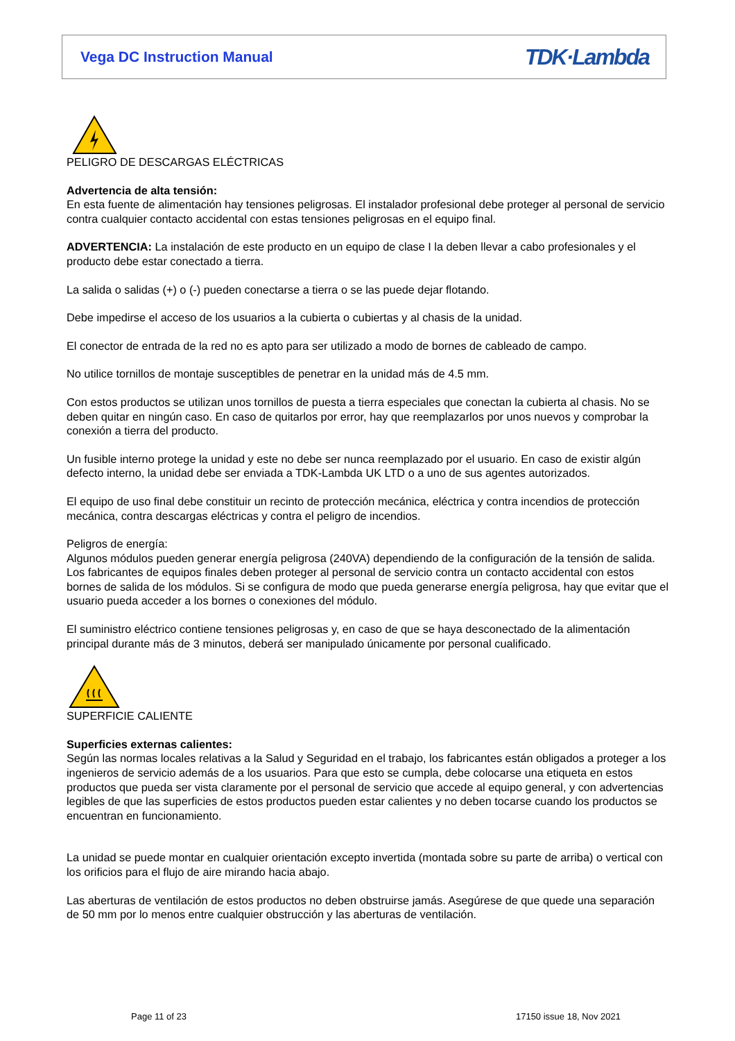Vega DC Instruction Manual
TDK·Lambda
PELIGRO DE DESCARGAS ELÉCTRICAS
Advertencia de alta tensión:
En esta fuente de alimentación hay tensiones peligrosas. El instalador profesional debe proteger al personal de servicio contra cualquier contacto accidental con estas tensiones peligrosas en el equipo final.
ADVERTENCIA: La instalación de este producto en un equipo de clase I la deben llevar a cabo profesionales y el producto debe estar conectado a tierra.
La salida o salidas (+) o (-) pueden conectarse a tierra o se las puede dejar flotando.
Debe impedirse el acceso de los usuarios a la cubierta o cubiertas y al chasis de la unidad.
El conector de entrada de la red no es apto para ser utilizado a modo de bornes de cableado de campo.
No utilice tornillos de montaje susceptibles de penetrar en la unidad más de 4.5 mm.
Con estos productos se utilizan unos tornillos de puesta a tierra especiales que conectan la cubierta al chasis. No se deben quitar en ningún caso. En caso de quitarlos por error, hay que reemplazarlos por unos nuevos y comprobar la conexión a tierra del producto.
Un fusible interno protege la unidad y este no debe ser nunca reemplazado por el usuario. En caso de existir algún defecto interno, la unidad debe ser enviada a TDK-Lambda UK LTD o a uno de sus agentes autorizados.
El equipo de uso final debe constituir un recinto de protección mecánica, eléctrica y contra incendios de protección mecánica, contra descargas eléctricas y contra el peligro de incendios.
Peligros de energía:
Algunos módulos pueden generar energía peligrosa (240VA) dependiendo de la configuración de la tensión de salida. Los fabricantes de equipos finales deben proteger al personal de servicio contra un contacto accidental con estos bornes de salida de los módulos. Si se configura de modo que pueda generarse energía peligrosa, hay que evitar que el usuario pueda acceder a los bornes o conexiones del módulo.
El suministro eléctrico contiene tensiones peligrosas y, en caso de que se haya desconectado de la alimentación principal durante más de 3 minutos, deberá ser manipulado únicamente por personal cualificado.
SUPERFICIE CALIENTE
Superficies externas calientes:
Según las normas locales relativas a la Salud y Seguridad en el trabajo, los fabricantes están obligados a proteger a los ingenieros de servicio además de a los usuarios. Para que esto se cumpla, debe colocarse una etiqueta en estos productos que pueda ser vista claramente por el personal de servicio que accede al equipo general, y con advertencias legibles de que las superficies de estos productos pueden estar calientes y no deben tocarse cuando los productos se encuentran en funcionamiento.
La unidad se puede montar en cualquier orientación excepto invertida (montada sobre su parte de arriba) o vertical con los orificios para el flujo de aire mirando hacia abajo.
Las aberturas de ventilación de estos productos no deben obstruirse jamás. Asegúrese de que quede una separación de 50 mm por lo menos entre cualquier obstrucción y las aberturas de ventilación.
Page 11 of 23 17150 issue 18, Nov 2021